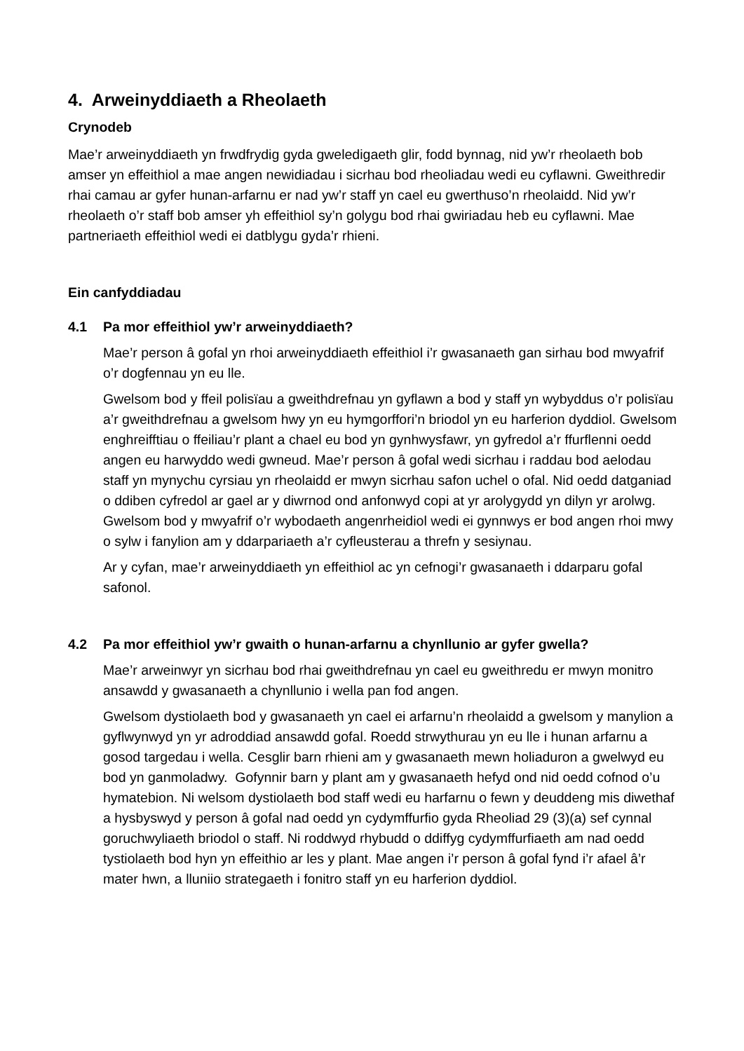4. Arweinyddiaeth a Rheolaeth
Crynodeb
Mae’r arweinyddiaeth yn frwdfrydig gyda gweledigaeth glir, fodd bynnag, nid yw’r rheolaeth bob amser yn effeithiol a mae angen newidiadau i sicrhau bod rheoliadau wedi eu cyflawni. Gweithredir rhai camau ar gyfer hunan-arfarnu er nad yw’r staff yn cael eu gwerthuso’n rheolaidd. Nid yw’r rheolaeth o’r staff bob amser yh effeithiol sy’n golygu bod rhai gwiriadau heb eu cyflawni. Mae partneriaeth effeithiol wedi ei datblygu gyda’r rhieni.
Ein canfyddiadau
4.1 Pa mor effeithiol yw’r arweinyddiaeth?
Mae’r person â gofal yn rhoi arweinyddiaeth effeithiol i’r gwasanaeth gan sirhau bod mwyafrif o’r dogfennau yn eu lle.
Gwelsom bod y ffeil polisïau a gweithdrefnau yn gyflawn a bod y staff yn wybyddus o’r polisïau a’r gweithdrefnau a gwelsom hwy yn eu hymgorffori’n briodol yn eu harferion dyddiol. Gwelsom enghreifftiau o ffeiliau’r plant a chael eu bod yn gynhwysfawr, yn gyfredol a’r ffurflenni oedd angen eu harwyddo wedi gwneud. Mae’r person â gofal wedi sicrhau i raddau bod aelodau staff yn mynychu cyrsiau yn rheolaidd er mwyn sicrhau safon uchel o ofal. Nid oedd datganiad o ddiben cyfredol ar gael ar y diwrnod ond anfonwyd copi at yr arolygydd yn dilyn yr arolwg. Gwelsom bod y mwyafrif o’r wybodaeth angenrheidiol wedi ei gynnwys er bod angen rhoi mwy o sylw i fanylion am y ddarpariaeth a’r cyfleusterau a threfn y sesiynau.
Ar y cyfan, mae’r arweinyddiaeth yn effeithiol ac yn cefnogi’r gwasanaeth i ddarparu gofal safonol.
4.2 Pa mor effeithiol yw’r gwaith o hunan-arfarnu a chynllunio ar gyfer gwella?
Mae’r arweinwyr yn sicrhau bod rhai gweithdrefnau yn cael eu gweithredu er mwyn monitro ansawdd y gwasanaeth a chynllunio i wella pan fod angen.
Gwelsom dystiolaeth bod y gwasanaeth yn cael ei arfarnu’n rheolaidd a gwelsom y manylion a gyflwynwyd yn yr adroddiad ansawdd gofal. Roedd strwythurau yn eu lle i hunan arfarnu a gosod targedau i wella. Cesglir barn rhieni am y gwasanaeth mewn holiaduron a gwelwyd eu bod yn ganmoladwy. Gofynnir barn y plant am y gwasanaeth hefyd ond nid oedd cofnod o’u hymatebion. Ni welsom dystiolaeth bod staff wedi eu harfarnu o fewn y deuddeng mis diwethaf a hysbyswyd y person â gofal nad oedd yn cydymffurfio gyda Rheoliad 29 (3)(a) sef cynnal goruchwyliaeth briodol o staff. Ni roddwyd rhybudd o ddiffyg cydymffurfiaeth am nad oedd tystiolaeth bod hyn yn effeithio ar les y plant. Mae angen i’r person â gofal fynd i’r afael â’r mater hwn, a lluniio strategaeth i fonitro staff yn eu harferion dyddiol.